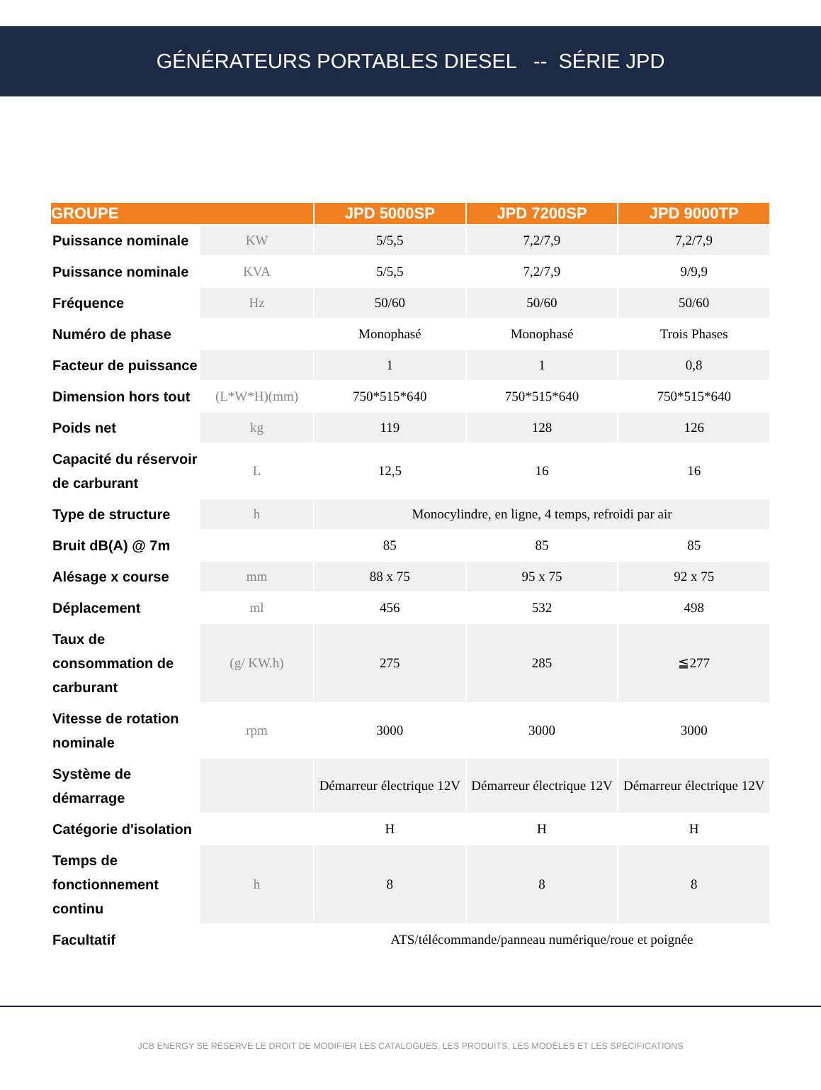GÉNÉRATEURS PORTABLES DIESEL -- SÉRIE JPD
| GROUPE | | JPD 5000SP | JPD 7200SP | JPD 9000TP |
| --- | --- | --- | --- | --- |
| Puissance nominale | KW | 5/5,5 | 7,2/7,9 | 7,2/7,9 |
| Puissance nominale | KVA | 5/5,5 | 7,2/7,9 | 9/9,9 |
| Fréquence | Hz | 50/60 | 50/60 | 50/60 |
| Numéro de phase | | Monophasé | Monophasé | Trois Phases |
| Facteur de puissance | | 1 | 1 | 0,8 |
| Dimension hors tout | (L*W*H)(mm) | 750*515*640 | 750*515*640 | 750*515*640 |
| Poids net | kg | 119 | 128 | 126 |
| Capacité du réservoir de carburant | L | 12,5 | 16 | 16 |
| Type de structure | h | Monocylindre, en ligne, 4 temps, refroidi par air | | |
| Bruit dB(A) @ 7m | | 85 | 85 | 85 |
| Alésage x course | mm | 88 x 75 | 95 x 75 | 92 x 75 |
| Déplacement | ml | 456 | 532 | 498 |
| Taux de consommation de carburant | (g/ KW.h) | 275 | 285 | ≦277 |
| Vitesse de rotation nominale | rpm | 3000 | 3000 | 3000 |
| Système de démarrage | | Démarreur électrique 12V | Démarreur électrique 12V | Démarreur électrique 12V |
| Catégorie d'isolation | | H | H | H |
| Temps de fonctionnement continu | h | 8 | 8 | 8 |
| Facultatif | | ATS/télécommande/panneau numérique/roue et poignée | | |
JCB ENERGY SE RÉSERVE LE DROIT DE MODIFIER LES CATALOGUES, LES PRODUITS, LES MODÈLES ET LES SPÉCIFICATIONS